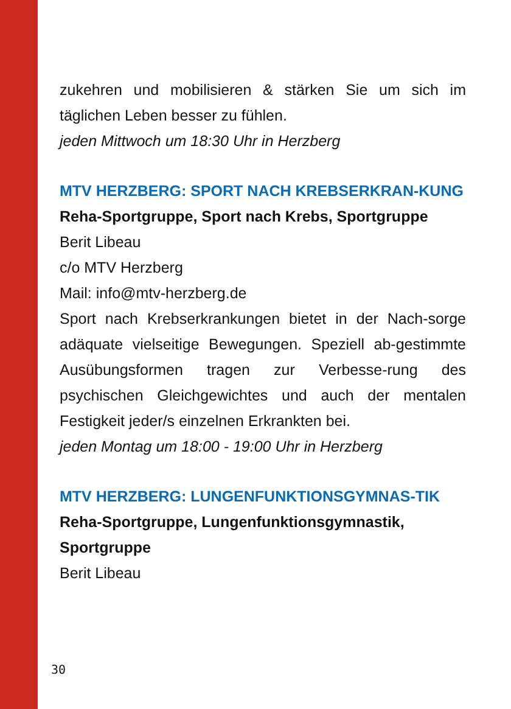zukehren und mobilisieren & stärken Sie um sich im täglichen Leben besser zu fühlen.
jeden Mittwoch um 18:30 Uhr in Herzberg
MTV HERZBERG: SPORT NACH KREBSERKRAN-KUNG
Reha-Sportgruppe, Sport nach Krebs, Sportgruppe
Berit Libeau
c/o MTV Herzberg
Mail: info@mtv-herzberg.de
Sport nach Krebserkrankungen bietet in der Nach-sorge adäquate vielseitige Bewegungen. Speziell ab-gestimmte Ausübungsformen tragen zur Verbesse-rung des psychischen Gleichgewichtes und auch der mentalen Festigkeit jeder/s einzelnen Erkrankten bei.
jeden Montag um 18:00 - 19:00 Uhr in Herzberg
MTV HERZBERG: LUNGENFUNKTIONSGYMNAS-TIK
Reha-Sportgruppe, Lungenfunktionsgymnastik, Sportgruppe
Berit Libeau
30